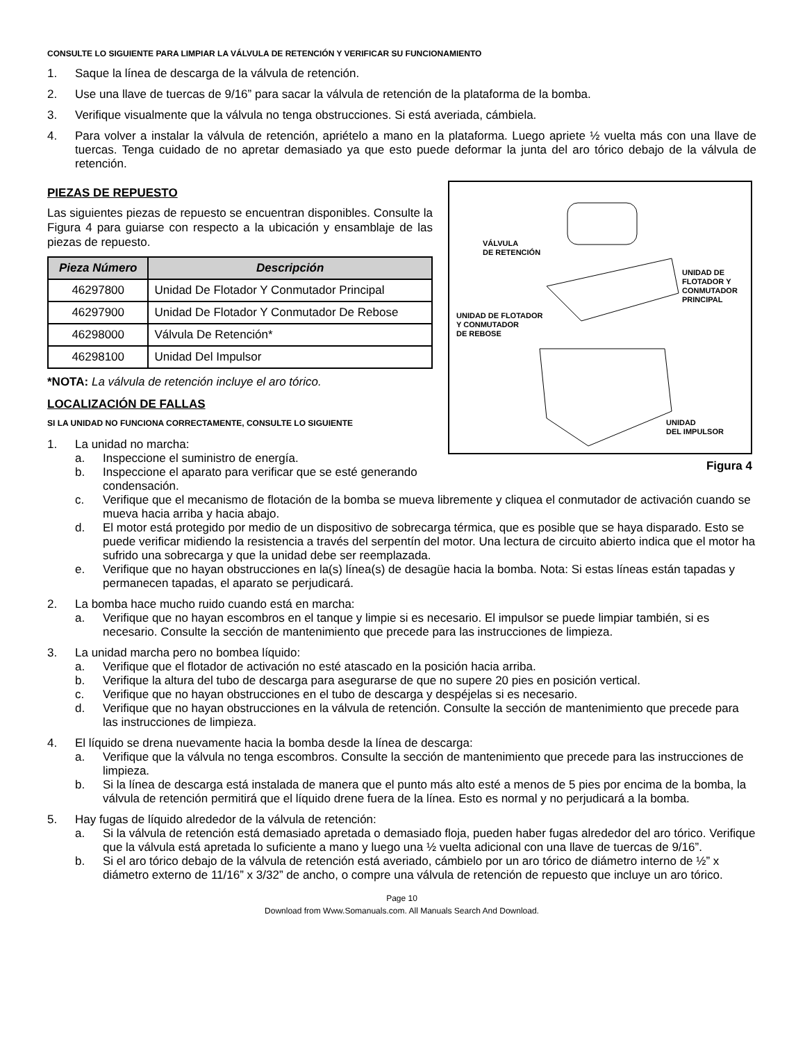CONSULTE LO SIGUIENTE PARA LIMPIAR LA VÁLVULA DE RETENCIÓN Y VERIFICAR SU FUNCIONAMIENTO
1. Saque la línea de descarga de la válvula de retención.
2. Use una llave de tuercas de 9/16” para sacar la válvula de retención de la plataforma de la bomba.
3. Verifique visualmente que la válvula no tenga obstrucciones. Si está averiada, cámbiela.
4. Para volver a instalar la válvula de retención, apriételo a mano en la plataforma. Luego apriete ½ vuelta más con una llave de tuercas. Tenga cuidado de no apretar demasiado ya que esto puede deformar la junta del aro tórico debajo de la válvula de retención.
PIEZAS DE REPUESTO
Las siguientes piezas de repuesto se encuentran disponibles. Consulte la Figura 4 para guiarse con respecto a la ubicación y ensamblaje de las piezas de repuesto.
| Pieza Número | Descripción |
| --- | --- |
| 46297800 | Unidad De Flotador Y Conmutador Principal |
| 46297900 | Unidad De Flotador Y Conmutador De Rebose |
| 46298000 | Válvula De Retención* |
| 46298100 | Unidad Del Impulsor |
*NOTA: La válvula de retención incluye el aro tórico.
LOCALIZACIÓN DE FALLAS
SI LA UNIDAD NO FUNCIONA CORRECTAMENTE, CONSULTE LO SIGUIENTE
1. La unidad no marcha:
a. Inspeccione el suministro de energía.
b. Inspeccione el aparato para verificar que se esté generando condensación.
VÁLVULA
DE RETENCIÓN
UNIDAD DE
FLOTADOR Y
CONMUTADOR
PRINCIPAL
UNIDAD DE FLOTADOR
Y CONMUTADOR
DE REBOSE
UNIDAD
DEL IMPULSOR
Figura 4
c. Verifique que el mecanismo de flotación de la bomba se mueva libremente y cliquea el conmutador de activación cuando se mueva hacia arriba y hacia abajo.
d. El motor está protegido por medio de un dispositivo de sobrecarga térmica, que es posible que se haya disparado. Esto se puede verificar midiendo la resistencia a través del serpentín del motor. Una lectura de circuito abierto indica que el motor ha sufrido una sobrecarga y que la unidad debe ser reemplazada.
e. Verifique que no hayan obstrucciones en la(s) línea(s) de desagüe hacia la bomba. Nota: Si estas líneas están tapadas y permanecen tapadas, el aparato se perjudicará.
2. La bomba hace mucho ruido cuando está en marcha:
a. Verifique que no hayan escombros en el tanque y limpie si es necesario. El impulsor se puede limpiar también, si es necesario. Consulte la sección de mantenimiento que precede para las instrucciones de limpieza.
3. La unidad marcha pero no bombea líquido:
a. Verifique que el flotador de activación no esté atascado en la posición hacia arriba.
b. Verifique la altura del tubo de descarga para asegurarse de que no supere 20 pies en posición vertical.
c. Verifique que no hayan obstrucciones en el tubo de descarga y despéjelas si es necesario.
d. Verifique que no hayan obstrucciones en la válvula de retención. Consulte la sección de mantenimiento que precede para las instrucciones de limpieza.
4. El líquido se drena nuevamente hacia la bomba desde la línea de descarga:
a. Verifique que la válvula no tenga escombros. Consulte la sección de mantenimiento que precede para las instrucciones de limpieza.
b. Si la línea de descarga está instalada de manera que el punto más alto esté a menos de 5 pies por encima de la bomba, la válvula de retención permitirá que el líquido drene fuera de la línea. Esto es normal y no perjudicará a la bomba.
5. Hay fugas de líquido alrededor de la válvula de retención:
a. Si la válvula de retención está demasiado apretada o demasiado floja, pueden haber fugas alrededor del aro tórico. Verifique que la válvula está apretada lo suficiente a mano y luego una ½ vuelta adicional con una llave de tuercas de 9/16”.
b. Si el aro tórico debajo de la válvula de retención está averiado, cámbielo por un aro tórico de diámetro interno de ½” x diámetro externo de 11/16” x 3/32” de ancho, o compre una válvula de retención de repuesto que incluye un aro tórico.
Page 10
Download from Www.Somanuals.com. All Manuals Search And Download.